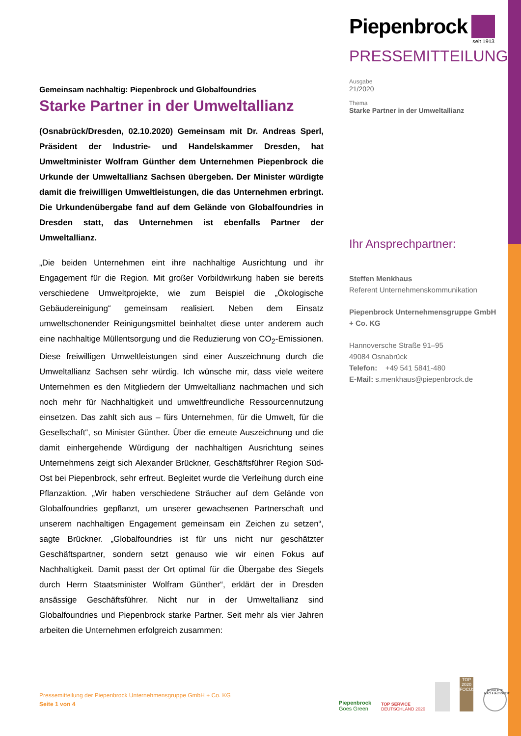Piepenbrock
seit 1913
PRESSEMITTEILUNG
Ausgabe
21/2020
Thema
Starke Partner in der Umweltallianz
Ihr Ansprechpartner:
Steffen Menkhaus
Referent Unternehmenskommunikation
Piepenbrock Unternehmensgruppe GmbH + Co. KG
Hannoversche Straße 91–95
49084 Osnabrück
Telefon: +49 541 5841-480
E-Mail: s.menkhaus@piepenbrock.de
Gemeinsam nachhaltig: Piepenbrock und Globalfoundries
Starke Partner in der Umweltallianz
(Osnabrück/Dresden, 02.10.2020) Gemeinsam mit Dr. Andreas Sperl, Präsident der Industrie- und Handelskammer Dresden, hat Umweltminister Wolfram Günther dem Unternehmen Piepenbrock die Urkunde der Umweltallianz Sachsen übergeben. Der Minister würdigte damit die freiwilligen Umweltleistungen, die das Unternehmen erbringt. Die Urkundenübergabe fand auf dem Gelände von Globalfoundries in Dresden statt, das Unternehmen ist ebenfalls Partner der Umweltallianz.
„Die beiden Unternehmen eint ihre nachhaltige Ausrichtung und ihr Engagement für die Region. Mit großer Vorbildwirkung haben sie bereits verschiedene Umweltprojekte, wie zum Beispiel die „Ökologische Gebäudereinigung“ gemeinsam realisiert. Neben dem Einsatz umweltschonender Reinigungsmittel beinhaltet diese unter anderem auch eine nachhaltige Müllentsorgung und die Reduzierung von CO<sub>2</sub>-Emissionen. Diese freiwilligen Umweltleistungen sind einer Auszeichnung durch die Umweltallianz Sachsen sehr würdig. Ich wünsche mir, dass viele weitere Unternehmen es den Mitgliedern der Umweltallianz nachmachen und sich noch mehr für Nachhaltigkeit und umweltfreundliche Ressourcennutzung einsetzen. Das zahlt sich aus – fürs Unternehmen, für die Umwelt, für die Gesellschaft“, so Minister Günther. Über die erneute Auszeichnung und die damit einhergehende Würdigung der nachhaltigen Ausrichtung seines Unternehmens zeigt sich Alexander Brückner, Geschäftsführer Region Süd-Ost bei Piepenbrock, sehr erfreut. Begleitet wurde die Verleihung durch eine Pflanzaktion. „Wir haben verschiedene Sträucher auf dem Gelände von Globalfoundries gepflanzt, um unserer gewachsenen Partnerschaft und unserem nachhaltigen Engagement gemeinsam ein Zeichen zu setzen“, sagte Brückner. „Globalfoundries ist für uns nicht nur geschätzter Geschäftspartner, sondern setzt genauso wie wir einen Fokus auf Nachhaltigkeit. Damit passt der Ort optimal für die Übergabe des Siegels durch Herrn Staatsminister Wolfram Günther“, erklärt der in Dresden ansässige Geschäftsführer. Nicht nur in der Umweltallianz sind Globalfoundries und Piepenbrock starke Partner. Seit mehr als vier Jahren arbeiten die Unternehmen erfolgreich zusammen:
Pressemitteilung der Piepenbrock Unternehmensgruppe GmbH + Co. KG
Seite 1 von 4
Piepenbrock
Goes Green
TOP SERVICE
DEUTSCHLAND 2020
TOP 2020 FOCUS
GEPRÜFTE NACHHALTIGKEIT